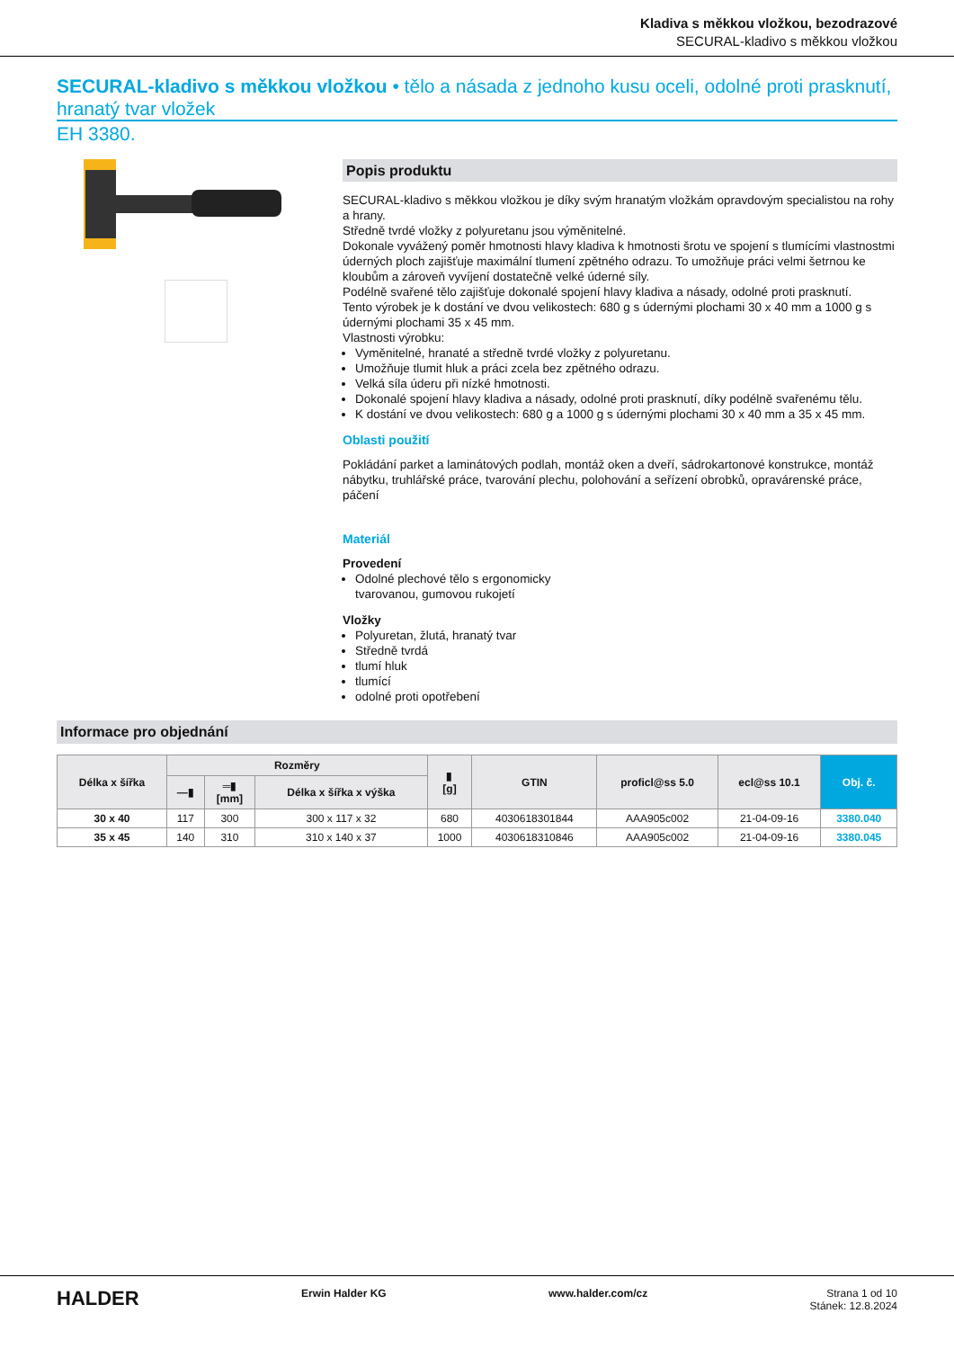Kladiva s měkkou vložkou, bezodrazové
SECURAL-kladivo s měkkou vložkou
SECURAL-kladivo s měkkou vložkou • tělo a násada z jednoho kusu oceli, odolné proti prasknutí, hranatý tvar vložek
EH 3380.
Popis produktu
SECURAL-kladivo s měkkou vložkou je díky svým hranatým vložkám opravdovým specialistou na rohy a hrany.
Středně tvrdé vložky z polyuretanu jsou výměnitelné.
Dokonale vyvážený poměr hmotnosti hlavy kladiva k hmotnosti šrotu ve spojení s tlumícími vlastnostmi úderných ploch zajišťuje maximální tlumení zpětného odrazu. To umožňuje práci velmi šetrnou ke kloubům a zároveň vyvíjení dostatečně velké úderné síly.
Podélně svařené tělo zajišťuje dokonalé spojení hlavy kladiva a násady, odolné proti prasknutí.
Tento výrobek je k dostání ve dvou velikostech: 680 g s údernými plochami 30 x 40 mm a 1000 g s údernými plochami 35 x 45 mm.
Vlastnosti výrobku:
Vyměnitelné, hranaté a středně tvrdé vložky z polyuretanu.
Umožňuje tlumit hluk a práci zcela bez zpětného odrazu.
Velká síla úderu při nízké hmotnosti.
Dokonalé spojení hlavy kladiva a násady, odolné proti prasknutí, díky podélně svařenému tělu.
K dostání ve dvou velikostech: 680 g a 1000 g s údernými plochami 30 x 40 mm a 35 x 45 mm.
Oblasti použití
Pokládání parket a laminátových podlah, montáž oken a dveří, sádrokartonové konstrukce, montáž nábytku, truhlářské práce, tvarování plechu, polohování a seřízení obrobků, opravárenské práce, páčení
Materiál
Provedení
Odolné plechové tělo s ergonomicky
tvarovanou, gumovou rukojetí
Vložky
Polyuretan, žlutá, hranatý tvar
Středně tvrdá
tlumí hluk
tlumící
odolné proti opotřebení
Informace pro objednání
| Délka x šířka | Rozměry | | | ▮ [g] | GTIN | proficl@ss 5.0 | ecl@ss 10.1 | Obj. č. |
| --- | --- | --- | --- | --- | --- | --- | --- | --- |
| | —▮ | ═▮ [mm] | Délka x šířka x výška | | | | | |
| 30 x 40 | 117 | 300 | 300 x 117 x 32 | 680 | 4030618301844 | AAA905c002 | 21-04-09-16 | 3380.040 |
| 35 x 45 | 140 | 310 | 310 x 140 x 37 | 1000 | 4030618310846 | AAA905c002 | 21-04-09-16 | 3380.045 |
HALDER Erwin Halder KG www.halder.com/cz Strana 1 od 10
Stánek: 12.8.2024